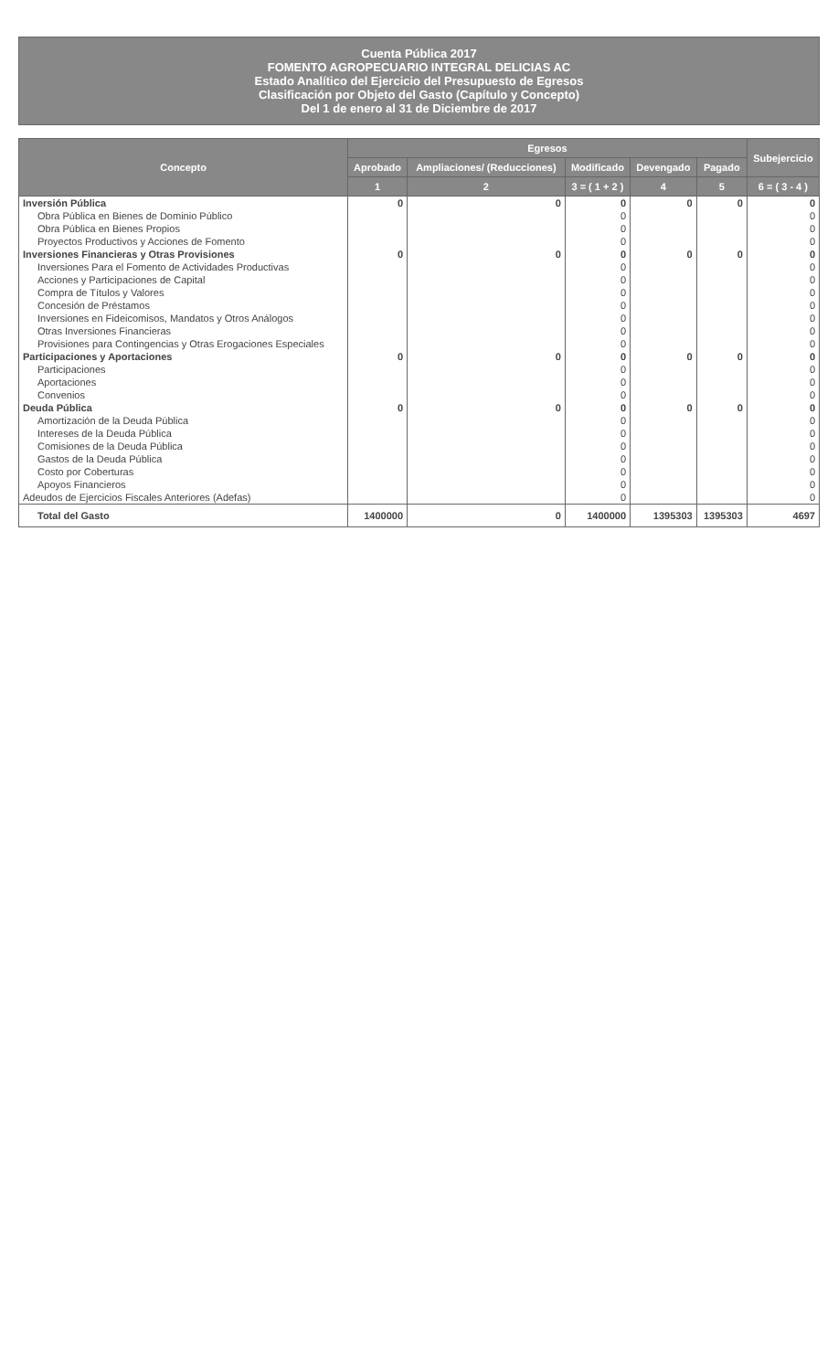Cuenta Pública 2017
FOMENTO AGROPECUARIO INTEGRAL DELICIAS AC
Estado Analítico del Ejercicio del Presupuesto de Egresos
Clasificación por Objeto del Gasto (Capítulo y Concepto)
Del 1 de enero al 31 de Diciembre de 2017
| Concepto | Egresos | | | | | Subejercicio |
| --- | --- | --- | --- | --- | --- | --- |
| | Aprobado | Ampliaciones/ (Reducciones) | Modificado | Devengado | Pagado | |
| | 1 | 2 | 3 = ( 1 + 2 ) | 4 | 5 | 6 = ( 3 - 4 ) |
| Inversión Pública | 0 | 0 | 0 | 0 | 0 | 0 |
| Obra Pública en Bienes de Dominio Público | | | 0 | | | 0 |
| Obra Pública en Bienes Propios | | | 0 | | | 0 |
| Proyectos Productivos y Acciones de Fomento | | | 0 | | | 0 |
| Inversiones Financieras y Otras Provisiones | 0 | 0 | 0 | 0 | 0 | 0 |
| Inversiones Para el Fomento de Actividades Productivas | | | 0 | | | 0 |
| Acciones y Participaciones de Capital | | | 0 | | | 0 |
| Compra de Títulos y Valores | | | 0 | | | 0 |
| Concesión de Préstamos | | | 0 | | | 0 |
| Inversiones en Fideicomisos, Mandatos y Otros Análogos | | | 0 | | | 0 |
| Otras Inversiones Financieras | | | 0 | | | 0 |
| Provisiones para Contingencias y Otras Erogaciones Especiales | | | 0 | | | 0 |
| Participaciones y Aportaciones | 0 | 0 | 0 | 0 | 0 | 0 |
| Participaciones | | | 0 | | | 0 |
| Aportaciones | | | 0 | | | 0 |
| Convenios | | | 0 | | | 0 |
| Deuda Pública | 0 | 0 | 0 | 0 | 0 | 0 |
| Amortización de la Deuda Pública | | | 0 | | | 0 |
| Intereses de la Deuda Pública | | | 0 | | | 0 |
| Comisiones de la Deuda Pública | | | 0 | | | 0 |
| Gastos de la Deuda Pública | | | 0 | | | 0 |
| Costo por Coberturas | | | 0 | | | 0 |
| Apoyos Financieros | | | 0 | | | 0 |
| Adeudos de Ejercicios Fiscales Anteriores (Adefas) | | | 0 | | | 0 |
| Total del Gasto | 1400000 | 0 | 1400000 | 1395303 | 1395303 | 4697 |